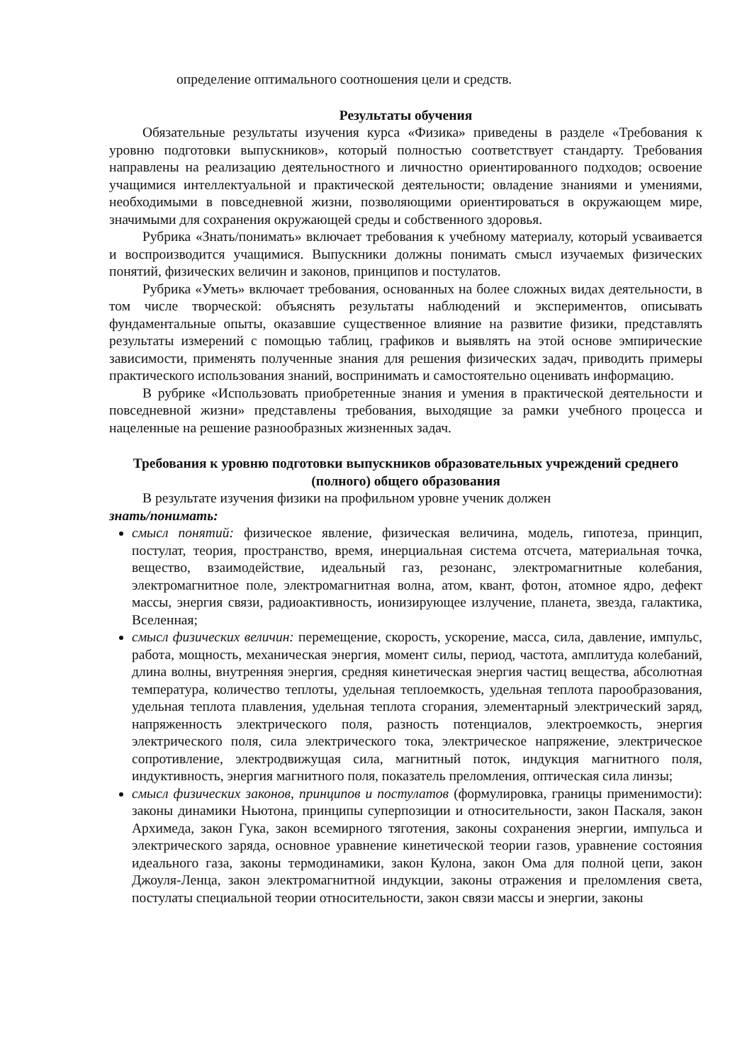определение оптимального соотношения цели и средств.
Результаты обучения
Обязательные результаты изучения курса «Физика» приведены в разделе «Требования к уровню подготовки выпускников», который полностью соответствует стандарту. Требования направлены на реализацию деятельностного и личностно ориентированного подходов; освоение учащимися интеллектуальной и практической деятельности; овладение знаниями и умениями, необходимыми в повседневной жизни, позволяющими ориентироваться в окружающем мире, значимыми для сохранения окружающей среды и собственного здоровья.
Рубрика «Знать/понимать» включает требования к учебному материалу, который усваивается и воспроизводится учащимися. Выпускники должны понимать смысл изучаемых физических понятий, физических величин и законов, принципов и постулатов.
Рубрика «Уметь» включает требования, основанных на более сложных видах деятельности, в том числе творческой: объяснять результаты наблюдений и экспериментов, описывать фундаментальные опыты, оказавшие существенное влияние на развитие физики, представлять результаты измерений с помощью таблиц, графиков и выявлять на этой основе эмпирические зависимости, применять полученные знания для решения физических задач, приводить примеры практического использования знаний, воспринимать и самостоятельно оценивать информацию.
В рубрике «Использовать приобретенные знания и умения в практической деятельности и повседневной жизни» представлены требования, выходящие за рамки учебного процесса и нацеленные на решение разнообразных жизненных задач.
Требования к уровню подготовки выпускников образовательных учреждений среднего (полного) общего образования
В результате изучения физики на профильном уровне ученик должен
знать/понимать:
смысл понятий: физическое явление, физическая величина, модель, гипотеза, принцип, постулат, теория, пространство, время, инерциальная система отсчета, материальная точка, вещество, взаимодействие, идеальный газ, резонанс, электромагнитные колебания, электромагнитное поле, электромагнитная волна, атом, квант, фотон, атомное ядро, дефект массы, энергия связи, радиоактивность, ионизирующее излучение, планета, звезда, галактика, Вселенная;
смысл физических величин: перемещение, скорость, ускорение, масса, сила, давление, импульс, работа, мощность, механическая энергия, момент силы, период, частота, амплитуда колебаний, длина волны, внутренняя энергия, средняя кинетическая энергия частиц вещества, абсолютная температура, количество теплоты, удельная теплоемкость, удельная теплота парообразования, удельная теплота плавления, удельная теплота сгорания, элементарный электрический заряд, напряженность электрического поля, разность потенциалов, электроемкость, энергия электрического поля, сила электрического тока, электрическое напряжение, электрическое сопротивление, электродвижущая сила, магнитный поток, индукция магнитного поля, индуктивность, энергия магнитного поля, показатель преломления, оптическая сила линзы;
смысл физических законов, принципов и постулатов (формулировка, границы применимости): законы динамики Ньютона, принципы суперпозиции и относительности, закон Паскаля, закон Архимеда, закон Гука, закон всемирного тяготения, законы сохранения энергии, импульса и электрического заряда, основное уравнение кинетической теории газов, уравнение состояния идеального газа, законы термодинамики, закон Кулона, закон Ома для полной цепи, закон Джоуля-Ленца, закон электромагнитной индукции, законы отражения и преломления света, постулаты специальной теории относительности, закон связи массы и энергии, законы